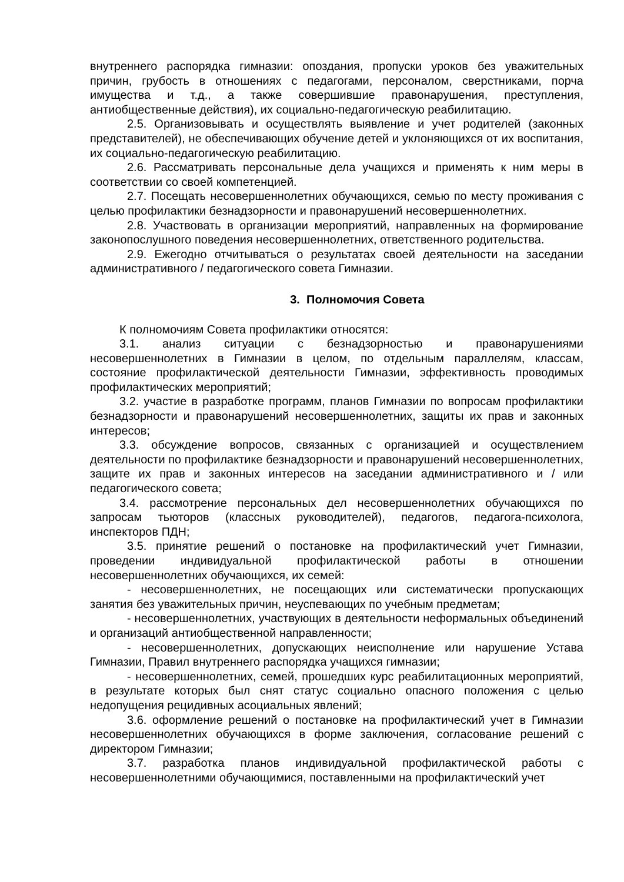внутреннего распорядка гимназии: опоздания, пропуски уроков без уважительных причин, грубость в отношениях с педагогами, персоналом, сверстниками, порча имущества и т.д., а также совершившие правонарушения, преступления, антиобщественные действия), их социально-педагогическую реабилитацию.
2.5. Организовывать и осуществлять выявление и учет родителей (законных представителей), не обеспечивающих обучение детей и уклоняющихся от их воспитания, их социально-педагогическую реабилитацию.
2.6. Рассматривать персональные дела учащихся и применять к ним меры в соответствии со своей компетенцией.
2.7. Посещать несовершеннолетних обучающихся, семью по месту проживания с целью профилактики безнадзорности и правонарушений несовершеннолетних.
2.8. Участвовать в организации мероприятий, направленных на формирование законопослушного поведения несовершеннолетних, ответственного родительства.
2.9. Ежегодно отчитываться о результатах своей деятельности на заседании административного / педагогического совета Гимназии.
3. Полномочия Совета
К полномочиям Совета профилактики относятся:
3.1. анализ ситуации с безнадзорностью и правонарушениями несовершеннолетних в Гимназии в целом, по отдельным параллелям, классам, состояние профилактической деятельности Гимназии, эффективность проводимых профилактических мероприятий;
3.2. участие в разработке программ, планов Гимназии по вопросам профилактики безнадзорности и правонарушений несовершеннолетних, защиты их прав и законных интересов;
3.3. обсуждение вопросов, связанных с организацией и осуществлением деятельности по профилактике безнадзорности и правонарушений несовершеннолетних, защите их прав и законных интересов на заседании административного и / или педагогического совета;
3.4. рассмотрение персональных дел несовершеннолетних обучающихся по запросам тьюторов (классных руководителей), педагогов, педагога-психолога, инспекторов ПДН;
3.5. принятие решений о постановке на профилактический учет Гимназии, проведении индивидуальной профилактической работы в отношении несовершеннолетних обучающихся, их семей:
- несовершеннолетних, не посещающих или систематически пропускающих занятия без уважительных причин, неуспевающих по учебным предметам;
- несовершеннолетних, участвующих в деятельности неформальных объединений и организаций антиобщественной направленности;
- несовершеннолетних, допускающих неисполнение или нарушение Устава Гимназии, Правил внутреннего распорядка учащихся гимназии;
- несовершеннолетних, семей, прошедших курс реабилитационных мероприятий, в результате которых был снят статус социально опасного положения с целью недопущения рецидивных асоциальных явлений;
3.6. оформление решений о постановке на профилактический учет в Гимназии несовершеннолетних обучающихся в форме заключения, согласование решений с директором Гимназии;
3.7. разработка планов индивидуальной профилактической работы с несовершеннолетними обучающимися, поставленными на профилактический учет